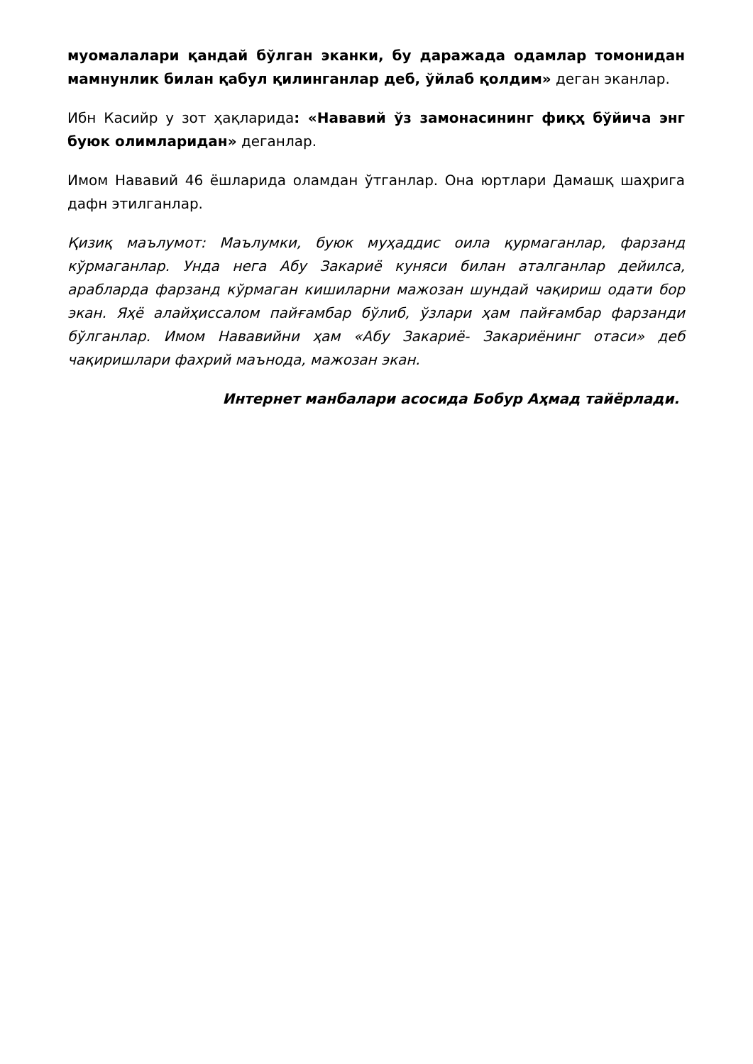муомалалари қандай бўлган эканки, бу даражада одамлар томонидан мамнунлик билан қабул қилинганлар деб, ўйлаб қолдим» деган эканлар.
Ибн Касийр у зот ҳақларида: «Нававий ўз замонасининг фиқҳ бўйича энг буюк олимларидан» деганлар.
Имом Нававий 46 ёшларида оламдан ўтганлар. Она юртлари Дамашқ шаҳрига дафн этилганлар.
Қизиқ маълумот: Маълумки, буюк муҳаддис оила қурмаганлар, фарзанд кўрмаганлар. Унда нега Абу Закариё куняси билан аталганлар дейилса, арабларда фарзанд кўрмаган кишиларни мажозан шундай чақириш одати бор экан. Яҳё алайҳиссалом пайғамбар бўлиб, ўзлари ҳам пайғамбар фарзанди бўлганлар. Имом Нававийни ҳам «Абу Закариё- Закариёнинг отаси» деб чақиришлари фахрий маънода, мажозан экан.
Интернет манбалари асосида Бобур Аҳмад тайёрлади.